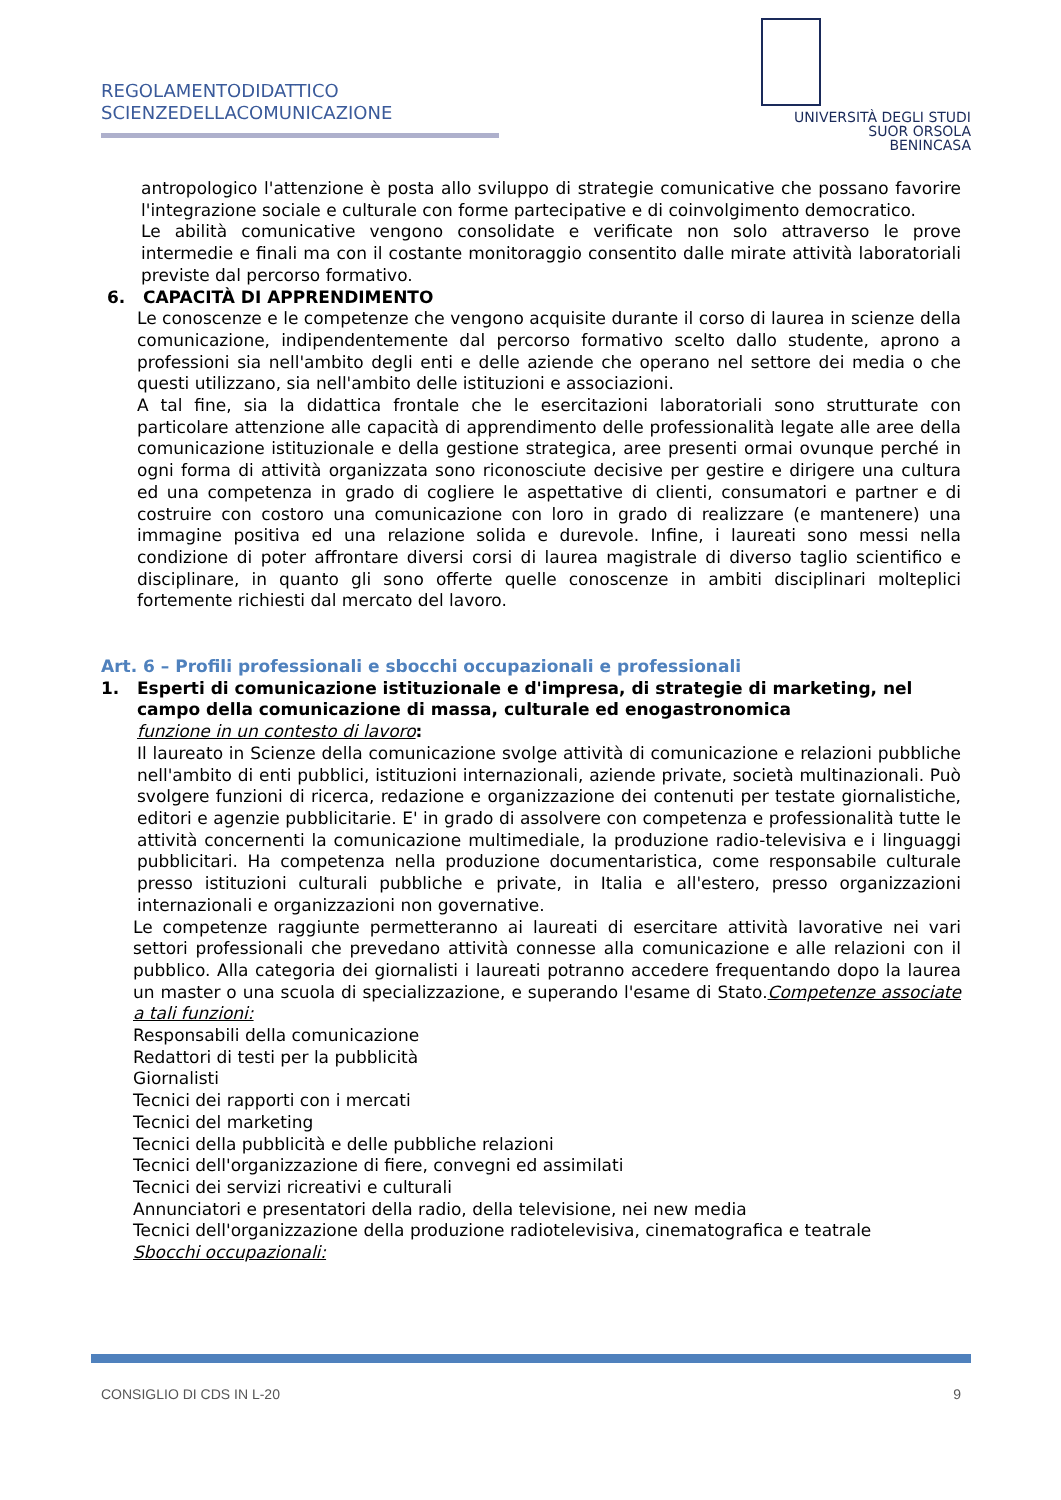REGOLAMENTODIDATTICO
SCIENZEDELLACOMUNICAZIONE
UNIVERSITÀ DEGLI STUDI
SUOR ORSOLA
BENINCASA
antropologico l'attenzione è posta allo sviluppo di strategie comunicative che possano favorire l'integrazione sociale e culturale con forme partecipative e di coinvolgimento democratico.
Le abilità comunicative vengono consolidate e verificate non solo attraverso le prove intermedie e finali ma con il costante monitoraggio consentito dalle mirate attività laboratoriali previste dal percorso formativo.
6. CAPACITÀ DI APPRENDIMENTO
Le conoscenze e le competenze che vengono acquisite durante il corso di laurea in scienze della comunicazione, indipendentemente dal percorso formativo scelto dallo studente, aprono a professioni sia nell'ambito degli enti e delle aziende che operano nel settore dei media o che questi utilizzano, sia nell'ambito delle istituzioni e associazioni.
A tal fine, sia la didattica frontale che le esercitazioni laboratoriali sono strutturate con particolare attenzione alle capacità di apprendimento delle professionalità legate alle aree della comunicazione istituzionale e della gestione strategica, aree presenti ormai ovunque perché in ogni forma di attività organizzata sono riconosciute decisive per gestire e dirigere una cultura ed una competenza in grado di cogliere le aspettative di clienti, consumatori e partner e di costruire con costoro una comunicazione con loro in grado di realizzare (e mantenere) una immagine positiva ed una relazione solida e durevole. Infine, i laureati sono messi nella condizione di poter affrontare diversi corsi di laurea magistrale di diverso taglio scientifico e disciplinare, in quanto gli sono offerte quelle conoscenze in ambiti disciplinari molteplici fortemente richiesti dal mercato del lavoro.
Art. 6 – Profili professionali e sbocchi occupazionali e professionali
1. Esperti di comunicazione istituzionale e d'impresa, di strategie di marketing, nel campo della comunicazione di massa, culturale ed enogastronomica
funzione in un contesto di lavoro:
Il laureato in Scienze della comunicazione svolge attività di comunicazione e relazioni pubbliche nell'ambito di enti pubblici, istituzioni internazionali, aziende private, società multinazionali. Può svolgere funzioni di ricerca, redazione e organizzazione dei contenuti per testate giornalistiche, editori e agenzie pubblicitarie. E' in grado di assolvere con competenza e professionalità tutte le attività concernenti la comunicazione multimediale, la produzione radio-televisiva e i linguaggi pubblicitari. Ha competenza nella produzione documentaristica, come responsabile culturale presso istituzioni culturali pubbliche e private, in Italia e all'estero, presso organizzazioni internazionali e organizzazioni non governative.
Le competenze raggiunte permetteranno ai laureati di esercitare attività lavorative nei vari settori professionali che prevedano attività connesse alla comunicazione e alle relazioni con il pubblico. Alla categoria dei giornalisti i laureati potranno accedere frequentando dopo la laurea un master o una scuola di specializzazione, e superando l'esame di Stato.Competenze associate a tali funzioni:
Responsabili della comunicazione
Redattori di testi per la pubblicità
Giornalisti
Tecnici dei rapporti con i mercati
Tecnici del marketing
Tecnici della pubblicità e delle pubbliche relazioni
Tecnici dell'organizzazione di fiere, convegni ed assimilati
Tecnici dei servizi ricreativi e culturali
Annunciatori e presentatori della radio, della televisione, nei new media
Tecnici dell'organizzazione della produzione radiotelevisiva, cinematografica e teatrale
Sbocchi occupazionali:
CONSIGLIO DI CDS IN L-20 9